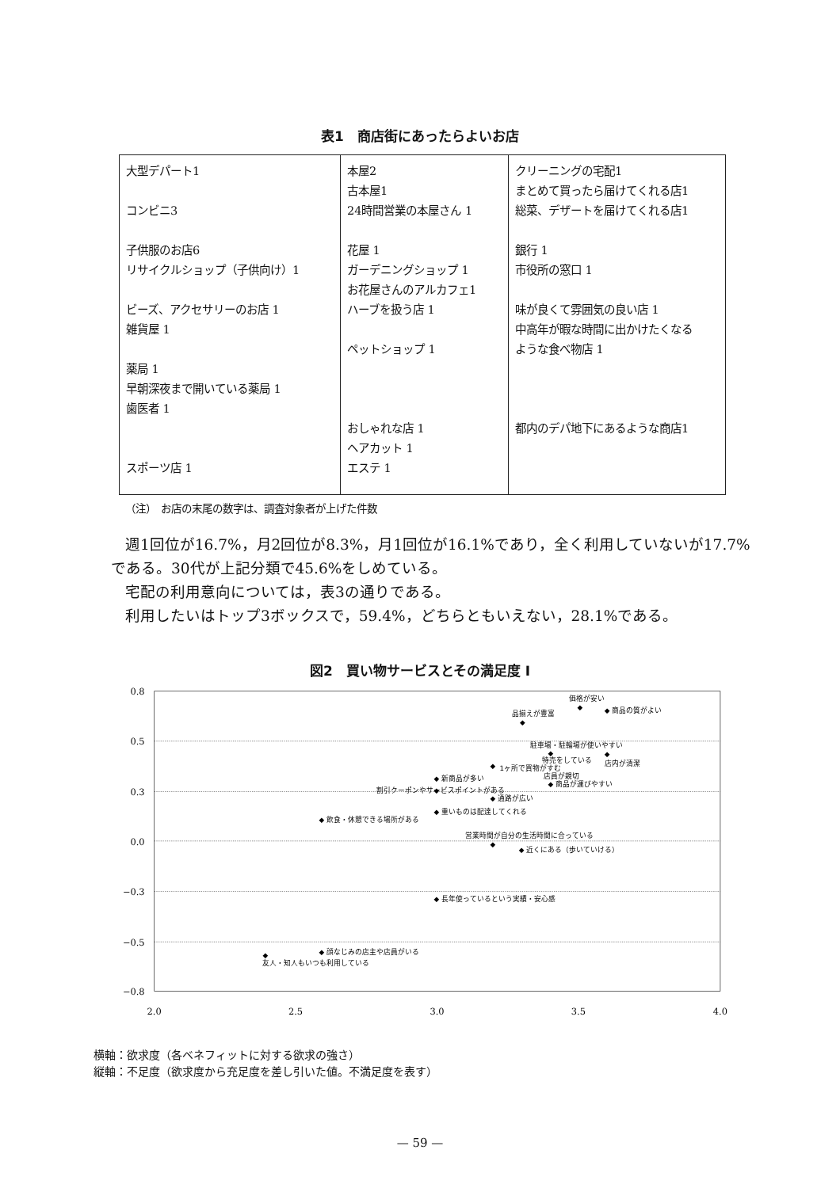表1　商店街にあったらよいお店
| 大型デパート1 コンビニ3 子供服のお店6 リサイクルショップ（子供向け）1 ビーズ、アクセサリーのお店 1 雑貨屋 1 薬局 1 早朝深夜まで開いている薬局 1 歯医者 1 スポーツ店 1 | 本屋2 古本屋1 24時間営業の本屋さん 1 花屋 1 ガーデニングショップ 1 お花屋さんのアルカフェ1 ハーブを扱う店 1 ペットショップ 1 おしゃれな店 1 ヘアカット 1 エステ 1 | クリーニングの宅配1 まとめて買ったら届けてくれる店1 総菜、デザートを届けてくれる店1 銀行 1 市役所の窓口 1 味が良くて雰囲気の良い店 1 中高年が暇な時間に出かけたくなる ような食べ物店 1 都内のデパ地下にあるような商店1 |
（注）　お店の末尾の数字は、調査対象者が上げた件数
週1回位が16.7%，月2回位が8.3%，月1回位が16.1%であり，全く利用していないが17.7%である。30代が上記分類で45.6%をしめている。
宅配の利用意向については，表3の通りである。
利用したいはトップ3ボックスで，59.4%，どちらともいえない，28.1%である。
図2　買い物サービスとその満足度 I
0.8
0.5
0.3
0.0
−0.3
−0.5
−0.8
2.0
2.5
3.0
3.5
4.0
価格が安い
◆
◆ 商品の質がよい
品揃えが豊富
◆
駐車場・駐輪場が使いやすい
◆
◆
店内が清潔
特売をしている
◆
1ヶ所で買物がすむ
◆ 新商品が多い
店員が親切
◆ 商品が運びやすい
割引クーポンやサービスポイントがある
◆
◆ 通路が広い
◆ 重いものは配達してくれる
◆ 飲食・休憩できる場所がある
営業時間が自分の生活時間に合っている
◆
◆ 近くにある（歩いていける）
◆ 長年使っているという実績・安心感
◆ 顔なじみの店主や店員がいる
◆
友人・知人もいつも利用している
横軸：欲求度（各ベネフィットに対する欲求の強さ）
縦軸：不足度（欲求度から充足度を差し引いた値。不満足度を表す）
— 59 —